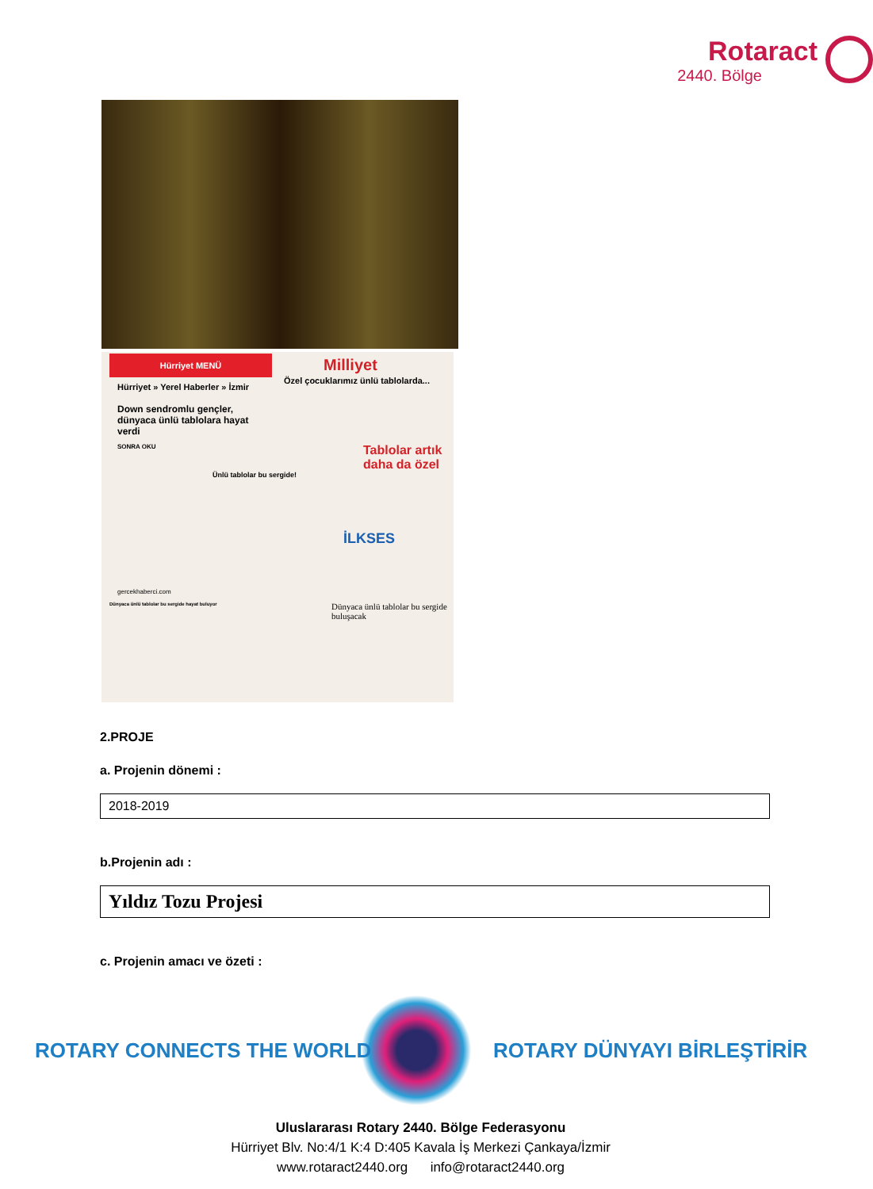Rotaract
2440. Bölge
Hürriyet MENÜ
Hürriyet » Yerel Haberler » İzmir
Down sendromlu gençler, dünyaca ünlü tablolara hayat verdi
SONRA OKU
Milliyet
Özel çocuklarımız ünlü tablolarda...
Tablolar artık daha da özel
Ünlü tablolar bu sergide!
İLKSES
gercekhaberci.com
Dünyaca ünlü tablolar bu sergide hayat buluyor
Dünyaca ünlü tablolar bu sergide buluşacak
2.PROJE
a. Projenin dönemi :
2018-2019
b.Projenin adı :
Yıldız Tozu Projesi
c. Projenin amacı ve özeti :
ROTARY CONNECTS THE WORLD ROTARY DÜNYAYI BİRLEŞTİRİR
Uluslararası Rotary 2440. Bölge Federasyonu
Hürriyet Blv. No:4/1 K:4 D:405 Kavala İş Merkezi Çankaya/İzmir
www.rotaract2440.org info@rotaract2440.org